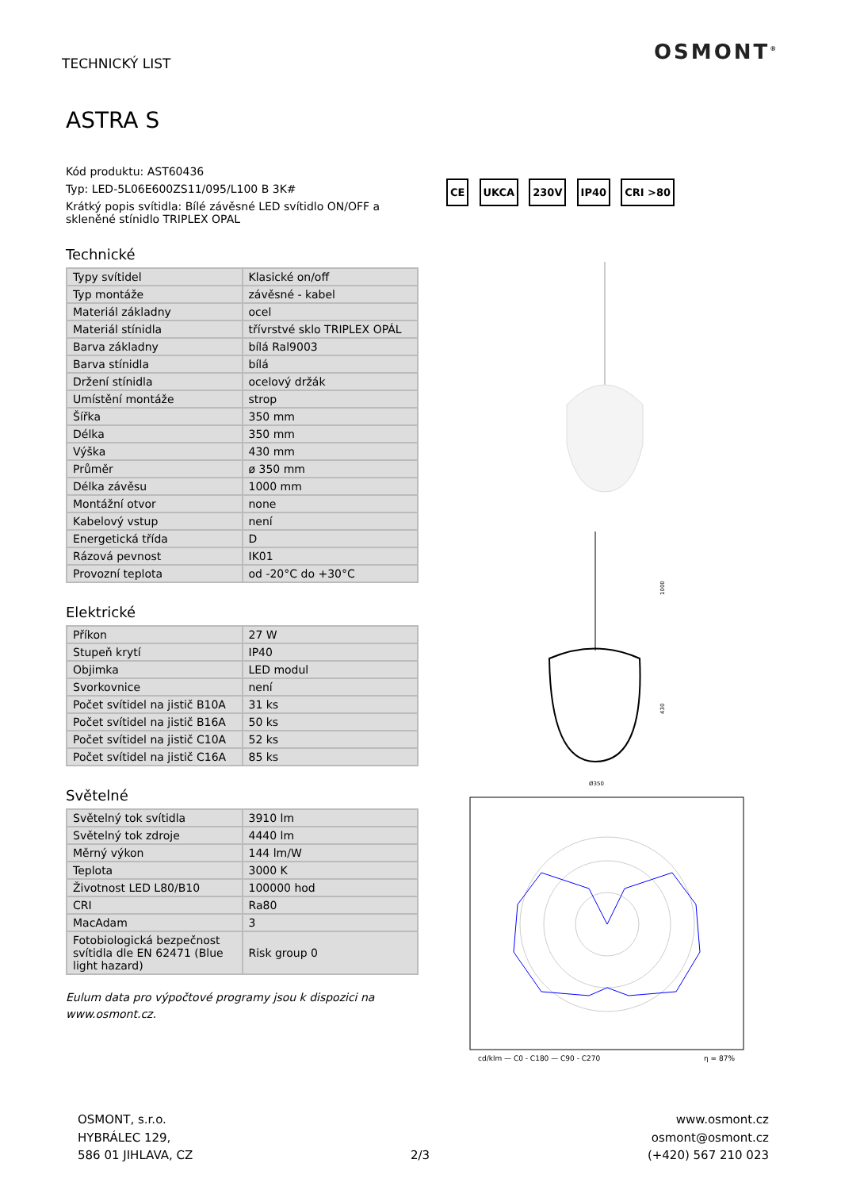TECHNICKÝ LIST OSMONT<sup>®</sup>
ASTRA S
Kód produktu: AST60436
Typ: LED-5L06E600ZS11/095/L100 B 3K#
Krátký popis svítidla: Bílé závěsné LED svítidlo ON/OFF a skleněné stínidlo TRIPLEX OPAL
Technické
| Typy svítidel | Klasické on/off |
| Typ montáže | závěsné - kabel |
| Materiál základny | ocel |
| Materiál stínidla | třívrstvé sklo TRIPLEX OPÁL |
| Barva základny | bílá Ral9003 |
| Barva stínidla | bílá |
| Držení stínidla | ocelový držák |
| Umístění montáže | strop |
| Šířka | 350 mm |
| Délka | 350 mm |
| Výška | 430 mm |
| Průměr | ø 350 mm |
| Délka závěsu | 1000 mm |
| Montážní otvor | none |
| Kabelový vstup | není |
| Energetická třída | D |
| Rázová pevnost | IK01 |
| Provozní teplota | od -20°C do +30°C |
Elektrické
| Příkon | 27 W |
| Stupeň krytí | IP40 |
| Objimka | LED modul |
| Svorkovnice | není |
| Počet svítidel na jistič B10A | 31 ks |
| Počet svítidel na jistič B16A | 50 ks |
| Počet svítidel na jistič C10A | 52 ks |
| Počet svítidel na jistič C16A | 85 ks |
Světelné
| Světelný tok svítidla | 3910 lm |
| Světelný tok zdroje | 4440 lm |
| Měrný výkon | 144 lm/W |
| Teplota | 3000 K |
| Životnost LED L80/B10 | 100000 hod |
| CRI | Ra80 |
| MacAdam | 3 |
| Fotobiologická bezpečnost svítidla dle EN 62471 (Blue light hazard) | Risk group 0 |
Eulum data pro výpočtové programy jsou k dispozici na www.osmont.cz.
CE UKCA 230V IP40 CRI >80
1000
430
Ø350
cd/klm — C0 - C180 — C90 - C270
η = 87%
OSMONT, s.r.o.
HYBRÁLEC 129,
586 01 JIHLAVA, CZ
2/3
www.osmont.cz
osmont@osmont.cz
(+420) 567 210 023